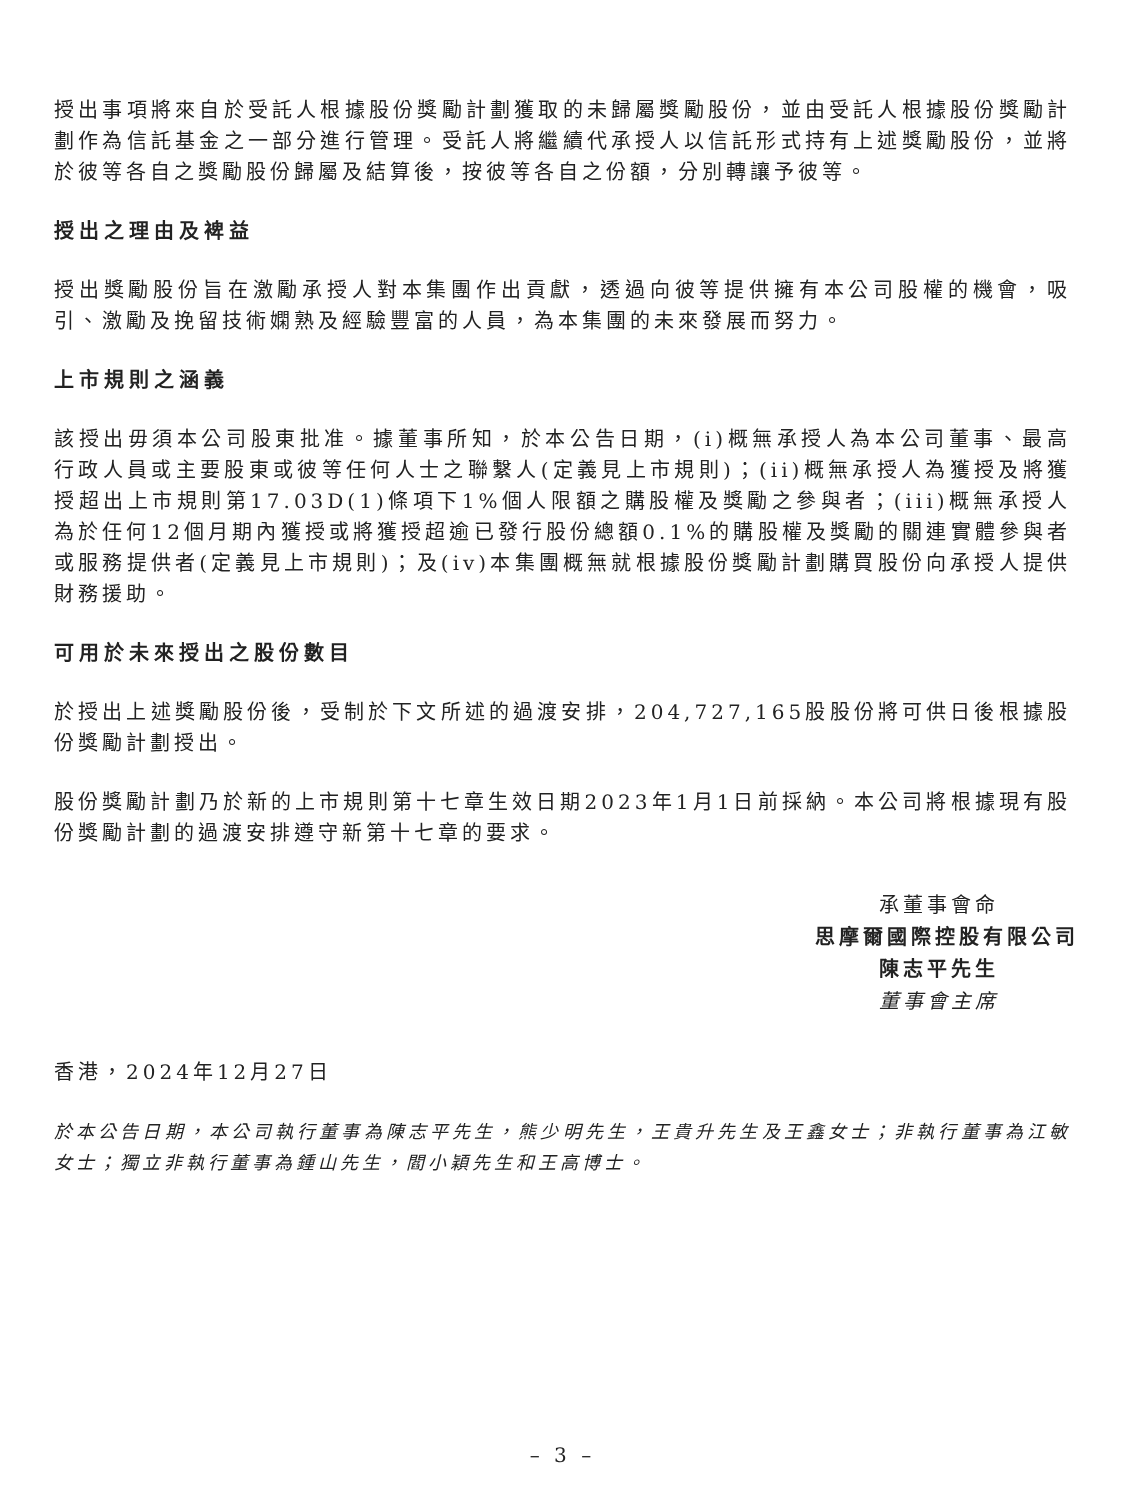授出事項將來自於受託人根據股份獎勵計劃獲取的未歸屬獎勵股份，並由受託人根據股份獎勵計劃作為信託基金之一部分進行管理。受託人將繼續代承授人以信託形式持有上述獎勵股份，並將於彼等各自之獎勵股份歸屬及結算後，按彼等各自之份額，分別轉讓予彼等。
授出之理由及裨益
授出獎勵股份旨在激勵承授人對本集團作出貢獻，透過向彼等提供擁有本公司股權的機會，吸引、激勵及挽留技術嫻熟及經驗豐富的人員，為本集團的未來發展而努力。
上市規則之涵義
該授出毋須本公司股東批准。據董事所知，於本公告日期，(i)概無承授人為本公司董事、最高行政人員或主要股東或彼等任何人士之聯繫人(定義見上市規則)；(ii)概無承授人為獲授及將獲授超出上市規則第17.03D(1)條項下1%個人限額之購股權及獎勵之參與者；(iii)概無承授人為於任何12個月期內獲授或將獲授超逾已發行股份總額0.1%的購股權及獎勵的關連實體參與者或服務提供者(定義見上市規則)；及(iv)本集團概無就根據股份獎勵計劃購買股份向承授人提供財務援助。
可用於未來授出之股份數目
於授出上述獎勵股份後，受制於下文所述的過渡安排，204,727,165股股份將可供日後根據股份獎勵計劃授出。
股份獎勵計劃乃於新的上市規則第十七章生效日期2023年1月1日前採納。本公司將根據現有股份獎勵計劃的過渡安排遵守新第十七章的要求。
承董事會命
思摩爾國際控股有限公司
陳志平先生
董事會主席
香港，2024年12月27日
於本公告日期，本公司執行董事為陳志平先生，熊少明先生，王貴升先生及王鑫女士；非執行董事為江敏女士；獨立非執行董事為鍾山先生，閻小穎先生和王高博士。
– 3 –